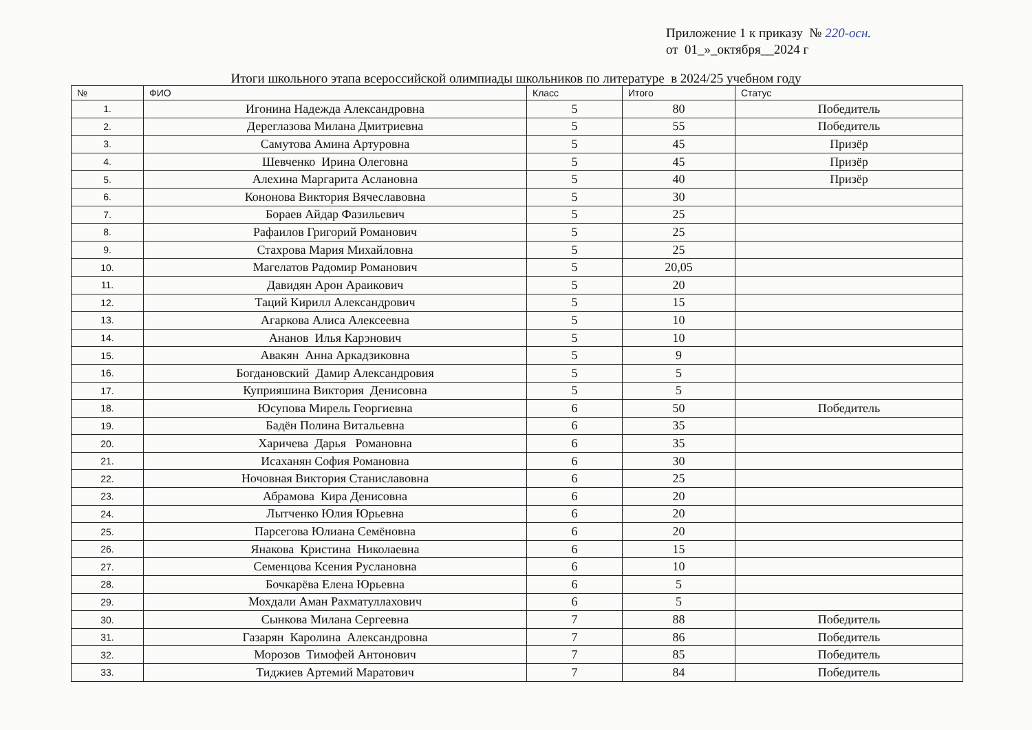Приложение 1 к приказу № 220-осн.
от 01_»_октября__2024 г
Итоги школьного этапа всероссийской олимпиады школьников по литературе в 2024/25 учебном году
| № | ФИО | Класс | Итого | Статус |
| --- | --- | --- | --- | --- |
| 1. | Игонина Надежда Александровна | 5 | 80 | Победитель |
| 2. | Дереглазова Милана Дмитриевна | 5 | 55 | Победитель |
| 3. | Самутова Амина Артуровна | 5 | 45 | Призёр |
| 4. | Шевченко Ирина Олеговна | 5 | 45 | Призёр |
| 5. | Алехина Маргарита Аслановна | 5 | 40 | Призёр |
| 6. | Кононова Виктория Вячеславовна | 5 | 30 | |
| 7. | Бораев Айдар Фазильевич | 5 | 25 | |
| 8. | Рафаилов Григорий Романович | 5 | 25 | |
| 9. | Стахрова Мария Михайловна | 5 | 25 | |
| 10. | Магелатов Радомир Романович | 5 | 20,05 | |
| 11. | Давидян Арон Араикович | 5 | 20 | |
| 12. | Таций Кирилл Александрович | 5 | 15 | |
| 13. | Агаркова Алиса Алексеевна | 5 | 10 | |
| 14. | Ананов Илья Карэнович | 5 | 10 | |
| 15. | Авакян Анна Аркадзиковна | 5 | 9 | |
| 16. | Богдановский Дамир Александровия | 5 | 5 | |
| 17. | Куприяшина Виктория Денисовна | 5 | 5 | |
| 18. | Юсупова Мирель Георгиевна | 6 | 50 | Победитель |
| 19. | Бадён Полина Витальевна | 6 | 35 | |
| 20. | Харичева Дарья Романовна | 6 | 35 | |
| 21. | Исаханян София Романовна | 6 | 30 | |
| 22. | Ночовная Виктория Станиславовна | 6 | 25 | |
| 23. | Абрамова Кира Денисовна | 6 | 20 | |
| 24. | Лытченко Юлия Юрьевна | 6 | 20 | |
| 25. | Парсегова Юлиана Семёновна | 6 | 20 | |
| 26. | Янакова Кристина Николаевна | 6 | 15 | |
| 27. | Семенцова Ксения Руслановна | 6 | 10 | |
| 28. | Бочкарёва Елена Юрьевна | 6 | 5 | |
| 29. | Мохдали Аман Рахматуллахович | 6 | 5 | |
| 30. | Сынкова Милана Сергеевна | 7 | 88 | Победитель |
| 31. | Газарян Каролина Александровна | 7 | 86 | Победитель |
| 32. | Морозов Тимофей Антонович | 7 | 85 | Победитель |
| 33. | Тиджиев Артемий Маратович | 7 | 84 | Победитель |